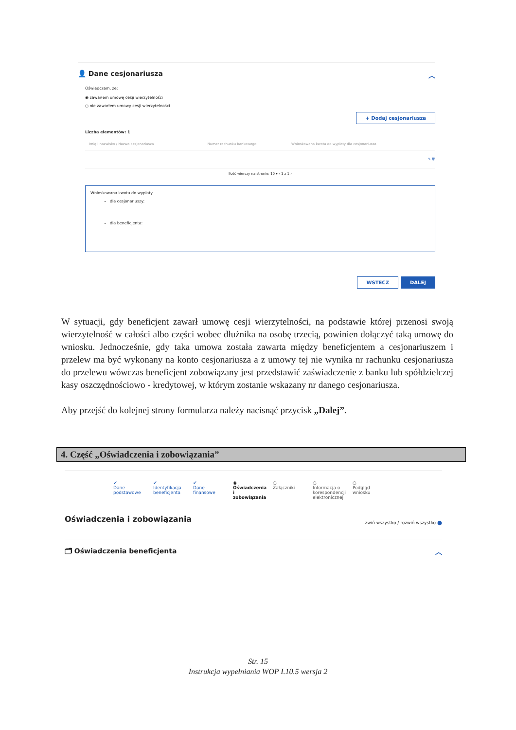👤 Dane cesjonariusza ︿
Oświadczam, że:
◉ zawarłem umowę cesji wierzytelności
○ nie zawarłem umowy cesji wierzytelności
+ Dodaj cesjonariusza
Liczba elementów: 1
| Imię i nazwisko / Nazwa cesjonariusza | Numer rachunku bankowego | Wnioskowana kwota do wypłaty dla cesjonariusza |
| --- | --- | --- |
| | | ✎ 🗑 |
Ilość wierszy na stronie: 10 ▾ ‹ 1 z 1 ›
Wnioskowana kwota do wypłaty
dla cesjonariuszy:
dla beneficjenta:
WSTECZ DALEJ
W sytuacji, gdy beneficjent zawarł umowę cesji wierzytelności, na podstawie której przenosi swoją wierzytelność w całości albo części wobec dłużnika na osobę trzecią, powinien dołączyć taką umowę do wniosku. Jednocześnie, gdy taka umowa została zawarta między beneficjentem a cesjonariuszem i przelew ma być wykonany na konto cesjonariusza a z umowy tej nie wynika nr rachunku cesjonariusza do przelewu wówczas beneficjent zobowiązany jest przedstawić zaświadczenie z banku lub spółdzielczej kasy oszczędnościowo - kredytowej, w którym zostanie wskazany nr danego cesjonariusza.
Aby przejść do kolejnej strony formularza należy nacisnąć przycisk „Dalej”.
4. Część „Oświadczenia i zobowiązania”
✔
Dane podstawowe
✔
Identyfikacja beneficjenta
✔
Dane finansowe
◉
Oświadczenia i zobowiązania
○
Załączniki
○
Informacja o korespondencji elektronicznej
○
Podgląd wniosku
Oświadczenia i zobowiązania zwiń wszystko / rozwiń wszystko ⬤
🗂 Oświadczenia beneficjenta ︿
Str. 15
Instrukcja wypełniania WOP I.10.5 wersja 2